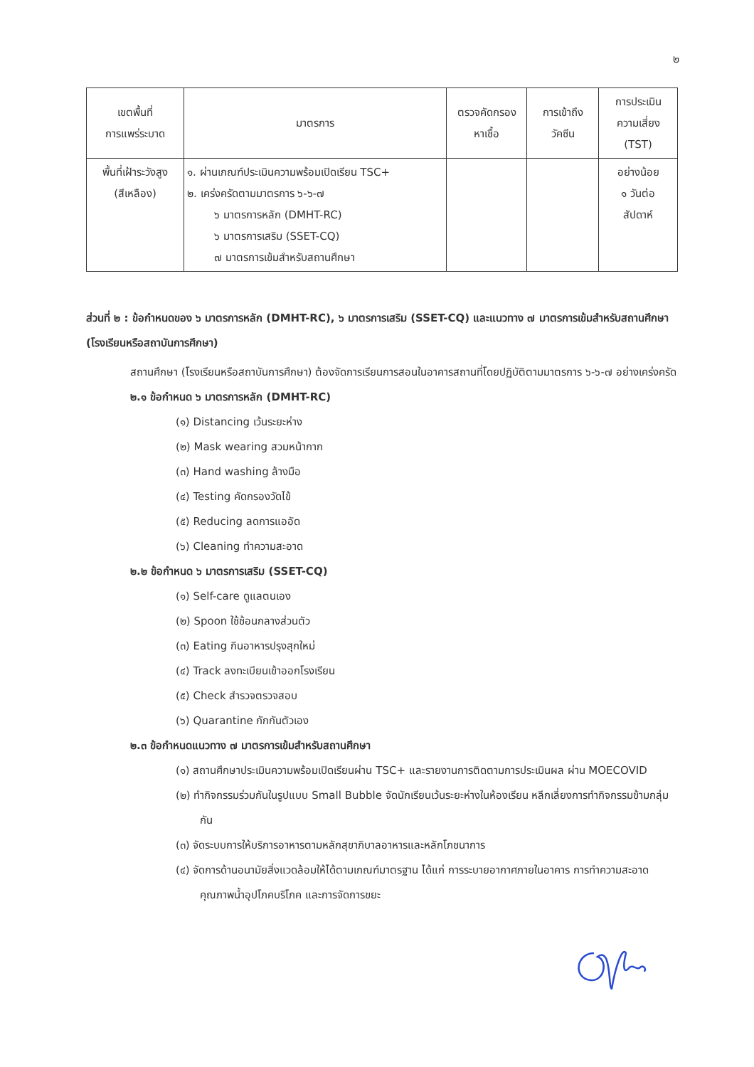๒
| เขตพื้นที่ การแพร่ระบาด | มาตรการ | ตรวจคัดกรอง หาเชื้อ | การเข้าถึง วัคซีน | การประเมิน ความเสี่ยง (TST) |
| --- | --- | --- | --- | --- |
| พื้นที่เฝ้าระวังสูง (สีเหลือง) | ๑. ผ่านเกณฑ์ประเมินความพร้อมเปิดเรียน TSC+ ๒. เคร่งครัดตามมาตรการ ๖-๖-๗ ๖ มาตรการหลัก (DMHT-RC) ๖ มาตรการเสริม (SSET-CQ) ๗ มาตรการเข้มสำหรับสถานศึกษา | | | อย่างน้อย ๑ วันต่อ สัปดาห์ |
ส่วนที่ ๒ : ข้อกำหนดของ ๖ มาตรการหลัก (DMHT-RC), ๖ มาตรการเสริม (SSET-CQ) และแนวทาง ๗ มาตรการเข้มสำหรับสถานศึกษา (โรงเรียนหรือสถาบันการศึกษา)
สถานศึกษา (โรงเรียนหรือสถาบันการศึกษา) ต้องจัดการเรียนการสอนในอาคารสถานที่โดยปฏิบัติตามมาตรการ ๖-๖-๗ อย่างเคร่งครัด
๒.๑ ข้อกำหนด ๖ มาตรการหลัก (DMHT-RC)
(๑) Distancing เว้นระยะห่าง
(๒) Mask wearing สวมหน้ากาก
(๓) Hand washing ล้างมือ
(๔) Testing คัดกรองวัดไข้
(๕) Reducing ลดการแออัด
(๖) Cleaning ทำความสะอาด
๒.๒ ข้อกำหนด ๖ มาตรการเสริม (SSET-CQ)
(๑) Self-care ดูแลตนเอง
(๒) Spoon ใช้ช้อนกลางส่วนตัว
(๓) Eating กินอาหารปรุงสุกใหม่
(๔) Track ลงทะเบียนเข้าออกโรงเรียน
(๕) Check สำรวจตรวจสอบ
(๖) Quarantine กักกันตัวเอง
๒.๓ ข้อกำหนดแนวทาง ๗ มาตรการเข้มสำหรับสถานศึกษา
(๑) สถานศึกษาประเมินความพร้อมเปิดเรียนผ่าน TSC+ และรายงานการติดตามการประเมินผล ผ่าน MOECOVID
(๒) ทำกิจกรรมร่วมกันในรูปแบบ Small Bubble จัดนักเรียนเว้นระยะห่างในห้องเรียน หลีกเลี่ยงการทำกิจกรรมข้ามกลุ่มกัน
(๓) จัดระบบการให้บริการอาหารตามหลักสุขาภิบาลอาหารและหลักโภชนาการ
(๔) จัดการด้านอนามัยสิ่งแวดล้อมให้ได้ตามเกณฑ์มาตรฐาน ได้แก่ การระบายอากาศภายในอาคาร การทำความสะอาด คุณภาพน้ำอุปโภคบริโภค และการจัดการขยะ